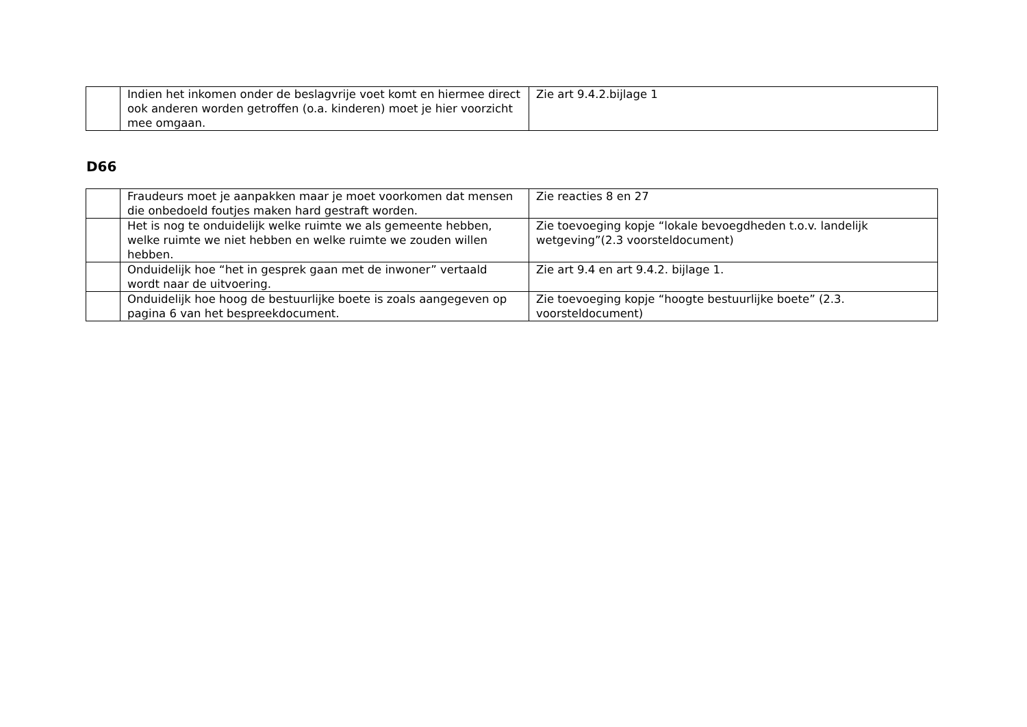| | Indien het inkomen onder de beslagvrije voet komt en hiermee direct ook anderen worden getroffen (o.a. kinderen) moet je hier voorzicht mee omgaan. | Zie art 9.4.2.bijlage 1 |
D66
| | Fraudeurs moet je aanpakken maar je moet voorkomen dat mensen die onbedoeld foutjes maken hard gestraft worden. | Zie reacties 8 en 27 |
| | Het is nog te onduidelijk welke ruimte we als gemeente hebben, welke ruimte we niet hebben en welke ruimte we zouden willen hebben. | Zie toevoeging kopje “lokale bevoegdheden t.o.v. landelijk wetgeving”(2.3 voorsteldocument) |
| | Onduidelijk hoe “het in gesprek gaan met de inwoner” vertaald wordt naar de uitvoering. | Zie art 9.4 en art 9.4.2. bijlage 1. |
| | Onduidelijk hoe hoog de bestuurlijke boete is zoals aangegeven op pagina 6 van het bespreekdocument. | Zie toevoeging kopje “hoogte bestuurlijke boete” (2.3. voorsteldocument) |